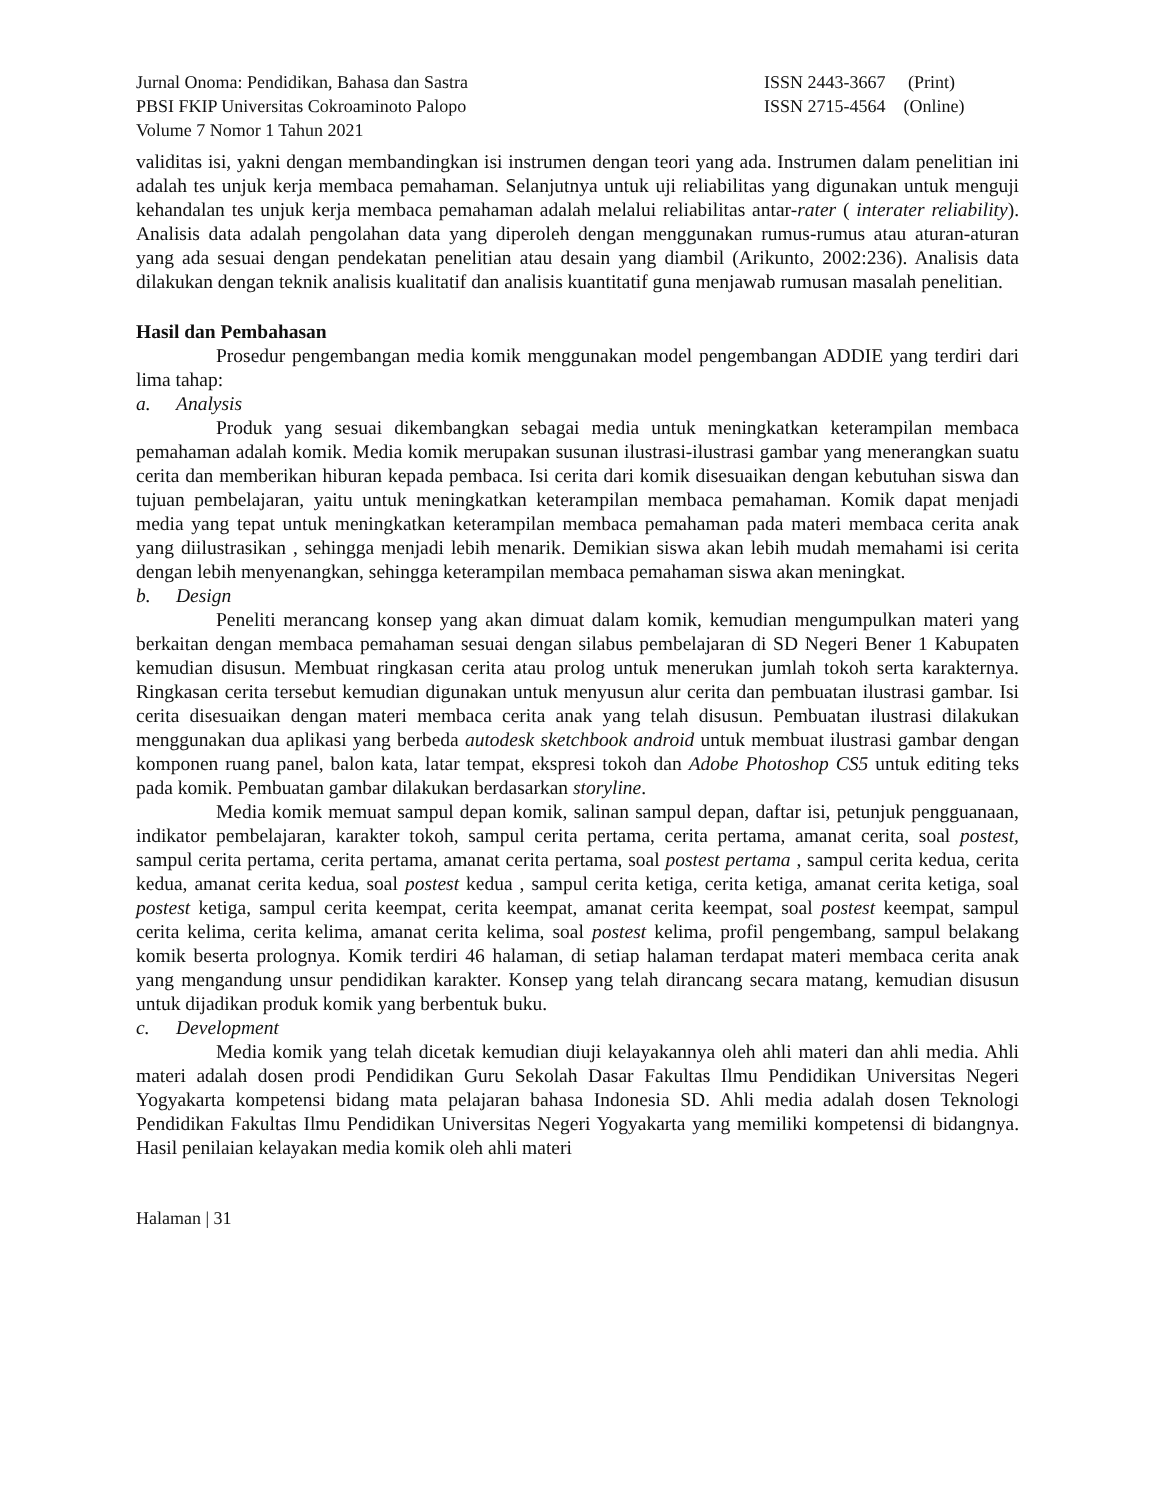Jurnal Onoma: Pendidikan, Bahasa dan Sastra
PBSI FKIP Universitas Cokroaminoto Palopo
Volume 7 Nomor 1 Tahun 2021
ISSN 2443-3667 (Print)
ISSN 2715-4564 (Online)
validitas isi, yakni dengan membandingkan isi instrumen dengan teori yang ada. Instrumen dalam penelitian ini adalah tes unjuk kerja membaca pemahaman. Selanjutnya untuk uji reliabilitas yang digunakan untuk menguji kehandalan tes unjuk kerja membaca pemahaman adalah melalui reliabilitas antar-rater ( interater reliability). Analisis data adalah pengolahan data yang diperoleh dengan menggunakan rumus-rumus atau aturan-aturan yang ada sesuai dengan pendekatan penelitian atau desain yang diambil (Arikunto, 2002:236). Analisis data dilakukan dengan teknik analisis kualitatif dan analisis kuantitatif guna menjawab rumusan masalah penelitian.
Hasil dan Pembahasan
Prosedur pengembangan media komik menggunakan model pengembangan ADDIE yang terdiri dari lima tahap:
a. Analysis
Produk yang sesuai dikembangkan sebagai media untuk meningkatkan keterampilan membaca pemahaman adalah komik. Media komik merupakan susunan ilustrasi-ilustrasi gambar yang menerangkan suatu cerita dan memberikan hiburan kepada pembaca. Isi cerita dari komik disesuaikan dengan kebutuhan siswa dan tujuan pembelajaran, yaitu untuk meningkatkan keterampilan membaca pemahaman. Komik dapat menjadi media yang tepat untuk meningkatkan keterampilan membaca pemahaman pada materi membaca cerita anak yang diilustrasikan , sehingga menjadi lebih menarik. Demikian siswa akan lebih mudah memahami isi cerita dengan lebih menyenangkan, sehingga keterampilan membaca pemahaman siswa akan meningkat.
b. Design
Peneliti merancang konsep yang akan dimuat dalam komik, kemudian mengumpulkan materi yang berkaitan dengan membaca pemahaman sesuai dengan silabus pembelajaran di SD Negeri Bener 1 Kabupaten kemudian disusun. Membuat ringkasan cerita atau prolog untuk menerukan jumlah tokoh serta karakternya. Ringkasan cerita tersebut kemudian digunakan untuk menyusun alur cerita dan pembuatan ilustrasi gambar. Isi cerita disesuaikan dengan materi membaca cerita anak yang telah disusun. Pembuatan ilustrasi dilakukan menggunakan dua aplikasi yang berbeda autodesk sketchbook android untuk membuat ilustrasi gambar dengan komponen ruang panel, balon kata, latar tempat, ekspresi tokoh dan Adobe Photoshop CS5 untuk editing teks pada komik. Pembuatan gambar dilakukan berdasarkan storyline.
Media komik memuat sampul depan komik, salinan sampul depan, daftar isi, petunjuk pengguanaan, indikator pembelajaran, karakter tokoh, sampul cerita pertama, cerita pertama, amanat cerita, soal postest, sampul cerita pertama, cerita pertama, amanat cerita pertama, soal postest pertama , sampul cerita kedua, cerita kedua, amanat cerita kedua, soal postest kedua , sampul cerita ketiga, cerita ketiga, amanat cerita ketiga, soal postest ketiga, sampul cerita keempat, cerita keempat, amanat cerita keempat, soal postest keempat, sampul cerita kelima, cerita kelima, amanat cerita kelima, soal postest kelima, profil pengembang, sampul belakang komik beserta prolognya. Komik terdiri 46 halaman, di setiap halaman terdapat materi membaca cerita anak yang mengandung unsur pendidikan karakter. Konsep yang telah dirancang secara matang, kemudian disusun untuk dijadikan produk komik yang berbentuk buku.
c. Development
Media komik yang telah dicetak kemudian diuji kelayakannya oleh ahli materi dan ahli media. Ahli materi adalah dosen prodi Pendidikan Guru Sekolah Dasar Fakultas Ilmu Pendidikan Universitas Negeri Yogyakarta kompetensi bidang mata pelajaran bahasa Indonesia SD. Ahli media adalah dosen Teknologi Pendidikan Fakultas Ilmu Pendidikan Universitas Negeri Yogyakarta yang memiliki kompetensi di bidangnya. Hasil penilaian kelayakan media komik oleh ahli materi
Halaman | 31